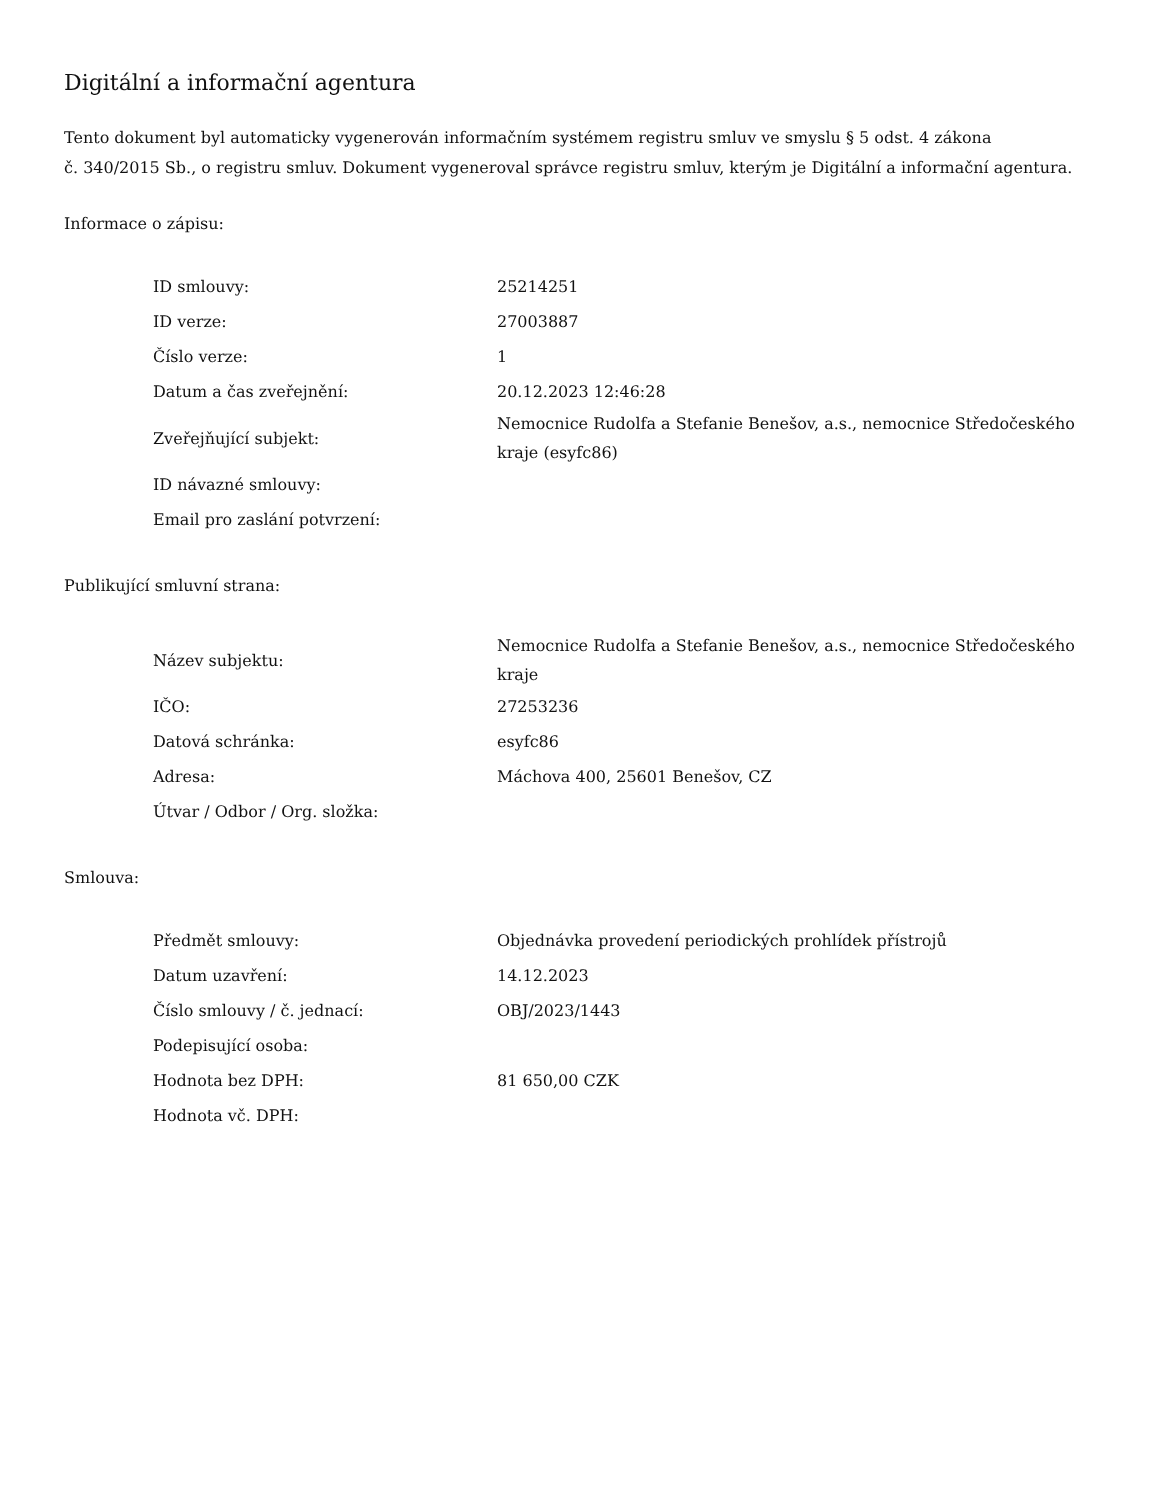Digitální a informační agentura
Tento dokument byl automaticky vygenerován informačním systémem registru smluv ve smyslu § 5 odst. 4 zákona
č. 340/2015 Sb., o registru smluv. Dokument vygeneroval správce registru smluv, kterým je Digitální a informační agentura.
Informace o zápisu:
| ID smlouvy: | 25214251 |
| ID verze: | 27003887 |
| Číslo verze: | 1 |
| Datum a čas zveřejnění: | 20.12.2023 12:46:28 |
| Zveřejňující subjekt: | Nemocnice Rudolfa a Stefanie Benešov, a.s., nemocnice Středočeského kraje (esyfc86) |
| ID návazné smlouvy: | |
| Email pro zaslání potvrzení: | |
Publikující smluvní strana:
| Název subjektu: | Nemocnice Rudolfa a Stefanie Benešov, a.s., nemocnice Středočeského kraje |
| IČO: | 27253236 |
| Datová schránka: | esyfc86 |
| Adresa: | Máchova 400, 25601 Benešov, CZ |
| Útvar / Odbor / Org. složka: | |
Smlouva:
| Předmět smlouvy: | Objednávka provedení periodických prohlídek přístrojů |
| Datum uzavření: | 14.12.2023 |
| Číslo smlouvy / č. jednací: | OBJ/2023/1443 |
| Podepisující osoba: | |
| Hodnota bez DPH: | 81 650,00 CZK |
| Hodnota vč. DPH: | |